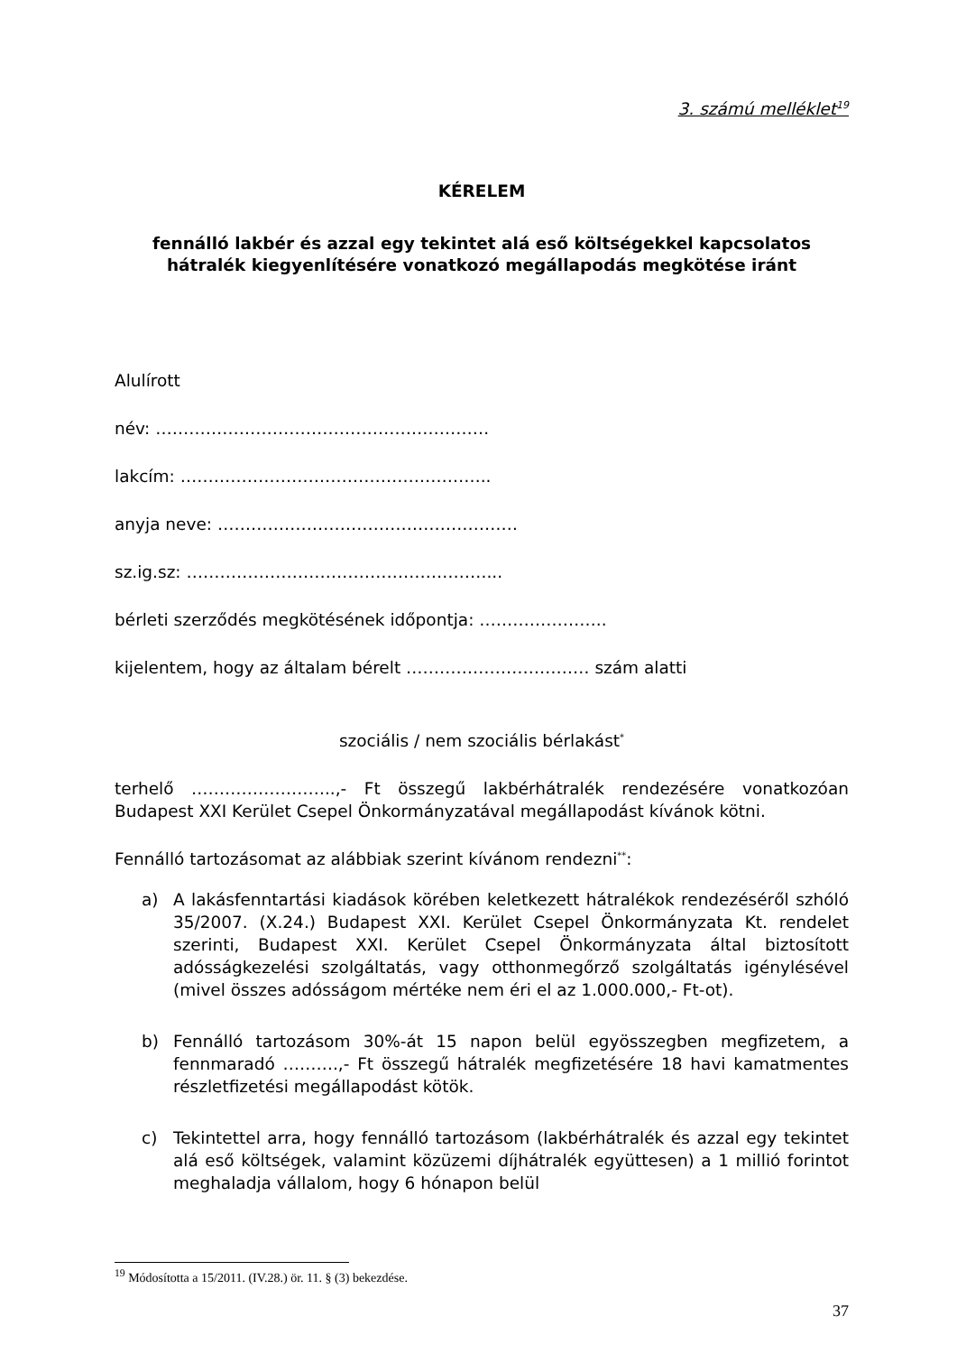3. számú melléklet<sup>19</sup>
KÉRELEM
fennálló lakbér és azzal egy tekintet alá eső költségekkel kapcsolatos
hátralék kiegyenlítésére vonatkozó megállapodás megkötése iránt
Alulírott
név: ……………………………………………………
lakcím: ………………………………………………..
anyja neve: ………………………………………………
sz.ig.sz: ………………………………………………...
bérleti szerződés megkötésének időpontja: …………………..
kijelentem, hogy az általam bérelt …………………………… szám alatti
szociális / nem szociális bérlakást<sup>*</sup>
terhelő ……………………..,- Ft összegű lakbérhátralék rendezésére vonatkozóan Budapest XXI Kerület Csepel Önkormányzatával megállapodást kívánok kötni.
Fennálló tartozásomat az alábbiak szerint kívánom rendezni<sup>**</sup>:
a) A lakásfenntartási kiadások körében keletkezett hátralékok rendezéséről szhóló 35/2007. (X.24.) Budapest XXI. Kerület Csepel Önkormányzata Kt. rendelet szerinti, Budapest XXI. Kerület Csepel Önkormányzata által biztosított adósságkezelési szolgáltatás, vagy otthonmegőrző szolgáltatás igénylésével (mivel összes adósságom mértéke nem éri el az 1.000.000,- Ft-ot).
b) Fennálló tartozásom 30%-át 15 napon belül egyösszegben megfizetem, a fennmaradó ……….,- Ft összegű hátralék megfizetésére 18 havi kamatmentes részletfizetési megállapodást kötök.
c) Tekintettel arra, hogy fennálló tartozásom (lakbérhátralék és azzal egy tekintet alá eső költségek, valamint közüzemi díjhátralék együttesen) a 1 millió forintot meghaladja vállalom, hogy 6 hónapon belül
<sup>19</sup> Módosította a 15/2011. (IV.28.) ör. 11. § (3) bekezdése.
37